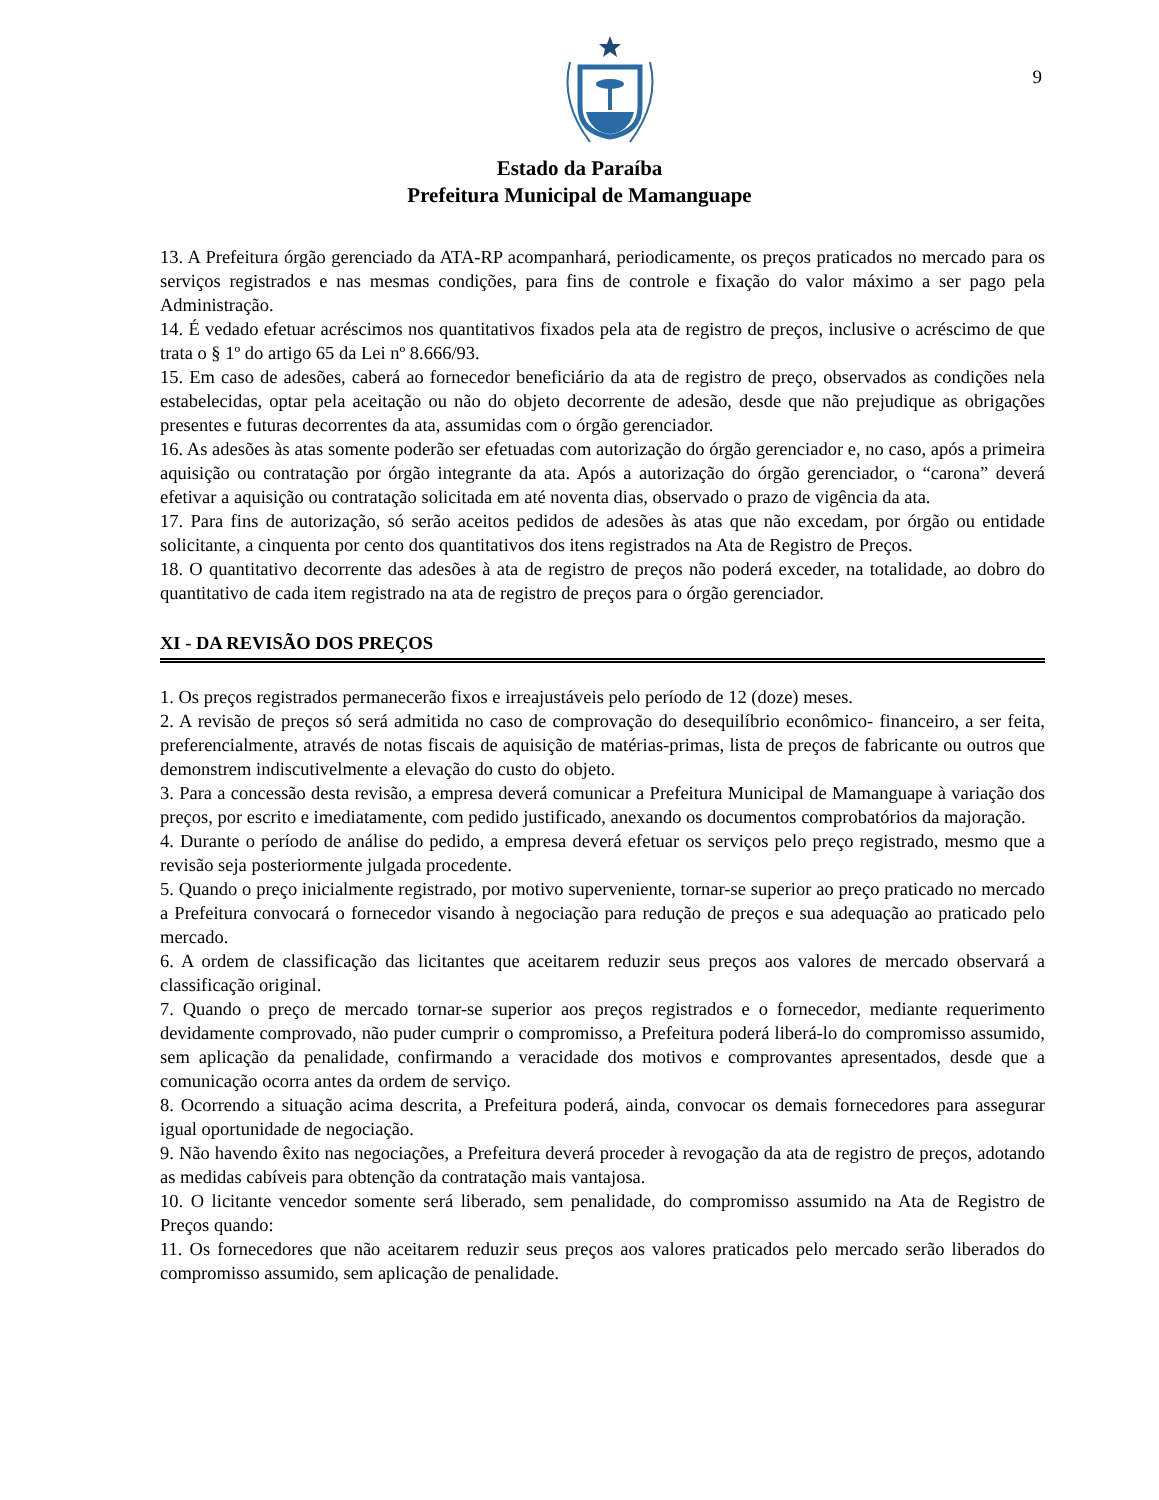9
Estado da Paraíba
Prefeitura Municipal de Mamanguape
13. A Prefeitura órgão gerenciado da ATA-RP acompanhará, periodicamente, os preços praticados no mercado para os serviços registrados e nas mesmas condições, para fins de controle e fixação do valor máximo a ser pago pela Administração.
14. É vedado efetuar acréscimos nos quantitativos fixados pela ata de registro de preços, inclusive o acréscimo de que trata o § 1º do artigo 65 da Lei nº 8.666/93.
15. Em caso de adesões, caberá ao fornecedor beneficiário da ata de registro de preço, observados as condições nela estabelecidas, optar pela aceitação ou não do objeto decorrente de adesão, desde que não prejudique as obrigações presentes e futuras decorrentes da ata, assumidas com o órgão gerenciador.
16. As adesões às atas somente poderão ser efetuadas com autorização do órgão gerenciador e, no caso, após a primeira aquisição ou contratação por órgão integrante da ata. Após a autorização do órgão gerenciador, o “carona” deverá efetivar a aquisição ou contratação solicitada em até noventa dias, observado o prazo de vigência da ata.
17. Para fins de autorização, só serão aceitos pedidos de adesões às atas que não excedam, por órgão ou entidade solicitante, a cinquenta por cento dos quantitativos dos itens registrados na Ata de Registro de Preços.
18. O quantitativo decorrente das adesões à ata de registro de preços não poderá exceder, na totalidade, ao dobro do quantitativo de cada item registrado na ata de registro de preços para o órgão gerenciador.
XI - DA REVISÃO DOS PREÇOS
1. Os preços registrados permanecerão fixos e irreajustáveis pelo período de 12 (doze) meses.
2. A revisão de preços só será admitida no caso de comprovação do desequilíbrio econômico- financeiro, a ser feita, preferencialmente, através de notas fiscais de aquisição de matérias-primas, lista de preços de fabricante ou outros que demonstrem indiscutivelmente a elevação do custo do objeto.
3. Para a concessão desta revisão, a empresa deverá comunicar a Prefeitura Municipal de Mamanguape à variação dos preços, por escrito e imediatamente, com pedido justificado, anexando os documentos comprobatórios da majoração.
4. Durante o período de análise do pedido, a empresa deverá efetuar os serviços pelo preço registrado, mesmo que a revisão seja posteriormente julgada procedente.
5. Quando o preço inicialmente registrado, por motivo superveniente, tornar-se superior ao preço praticado no mercado a Prefeitura convocará o fornecedor visando à negociação para redução de preços e sua adequação ao praticado pelo mercado.
6. A ordem de classificação das licitantes que aceitarem reduzir seus preços aos valores de mercado observará a classificação original.
7. Quando o preço de mercado tornar-se superior aos preços registrados e o fornecedor, mediante requerimento devidamente comprovado, não puder cumprir o compromisso, a Prefeitura poderá liberá-lo do compromisso assumido, sem aplicação da penalidade, confirmando a veracidade dos motivos e comprovantes apresentados, desde que a comunicação ocorra antes da ordem de serviço.
8. Ocorrendo a situação acima descrita, a Prefeitura poderá, ainda, convocar os demais fornecedores para assegurar igual oportunidade de negociação.
9. Não havendo êxito nas negociações, a Prefeitura deverá proceder à revogação da ata de registro de preços, adotando as medidas cabíveis para obtenção da contratação mais vantajosa.
10. O licitante vencedor somente será liberado, sem penalidade, do compromisso assumido na Ata de Registro de Preços quando:
11. Os fornecedores que não aceitarem reduzir seus preços aos valores praticados pelo mercado serão liberados do compromisso assumido, sem aplicação de penalidade.